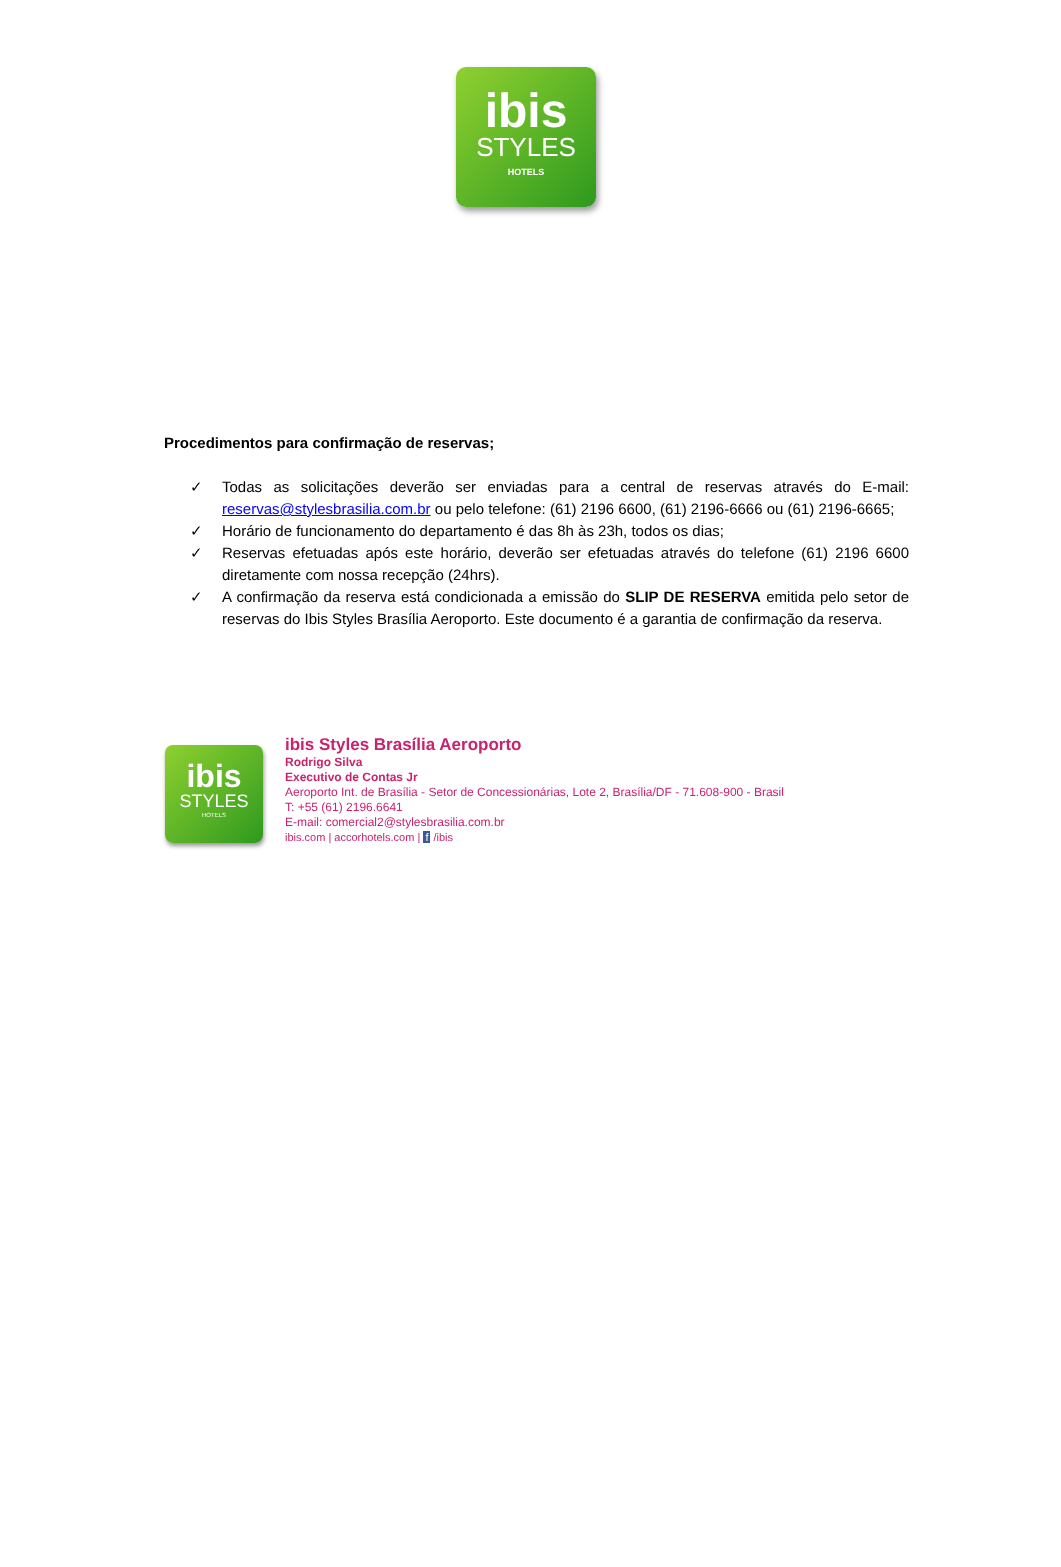ibis
STYLES
HOTELS
Procedimentos para confirmação de reservas;
✓ Todas as solicitações deverão ser enviadas para a central de reservas através do E-mail: reservas@stylesbrasilia.com.br ou pelo telefone: (61) 2196 6600, (61) 2196-6666 ou (61) 2196-6665;
✓ Horário de funcionamento do departamento é das 8h às 23h, todos os dias;
✓ Reservas efetuadas após este horário, deverão ser efetuadas através do telefone (61) 2196 6600 diretamente com nossa recepção (24hrs).
✓ A confirmação da reserva está condicionada a emissão do SLIP DE RESERVA emitida pelo setor de reservas do Ibis Styles Brasília Aeroporto. Este documento é a garantia de confirmação da reserva.
ibis
STYLES
HOTELS
ibis Styles Brasília Aeroporto
Rodrigo Silva
Executivo de Contas Jr
Aeroporto Int. de Brasília - Setor de Concessionárias, Lote 2, Brasília/DF - 71.608-900 - Brasil
T: +55 (61) 2196.6641
E-mail: comercial2@stylesbrasilia.com.br
ibis.com | accorhotels.com | f /ibis